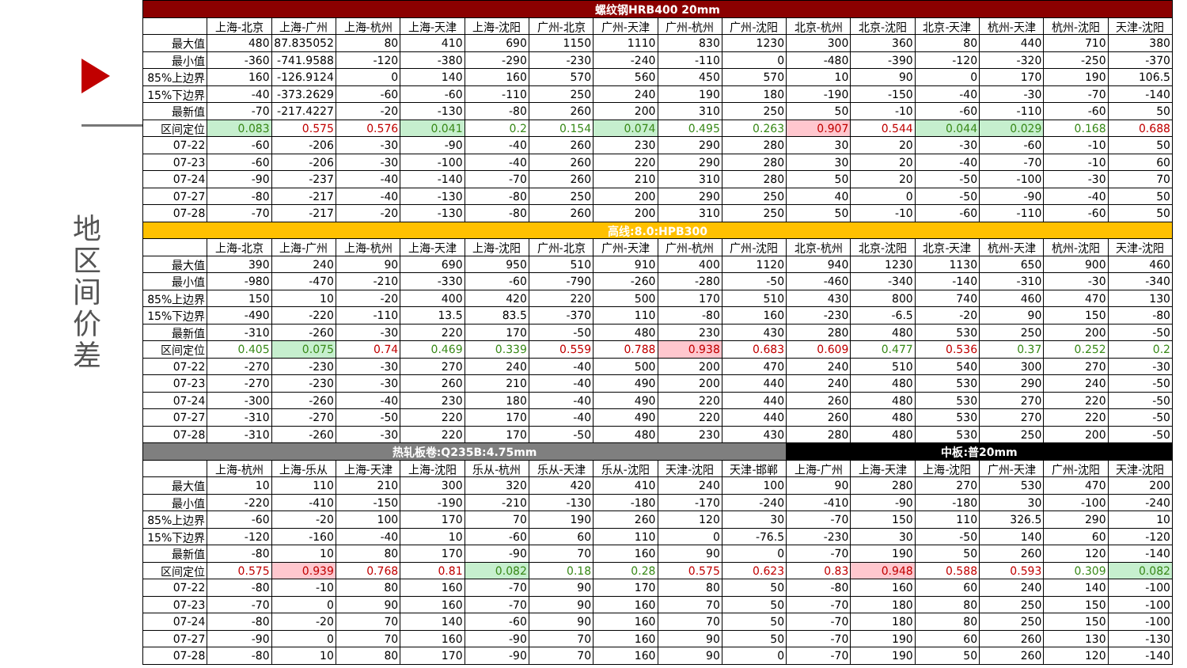地区间价差
| 螺纹钢HRB400 20mm | | | | | | | | | | | | | | | |
| --- | --- | --- | --- | --- | --- | --- | --- | --- | --- | --- | --- | --- | --- | --- | --- |
| | 上海-北京 | 上海-广州 | 上海-杭州 | 上海-天津 | 上海-沈阳 | 广州-北京 | 广州-天津 | 广州-杭州 | 广州-沈阳 | 北京-杭州 | 北京-沈阳 | 北京-天津 | 杭州-天津 | 杭州-沈阳 | 天津-沈阳 |
| 最大值 | 480 | 87.835052 | 80 | 410 | 690 | 1150 | 1110 | 830 | 1230 | 300 | 360 | 80 | 440 | 710 | 380 |
| 最小值 | -360 | -741.9588 | -120 | -380 | -290 | -230 | -240 | -110 | 0 | -480 | -390 | -120 | -320 | -250 | -370 |
| 85%上边界 | 160 | -126.9124 | 0 | 140 | 160 | 570 | 560 | 450 | 570 | 10 | 90 | 0 | 170 | 190 | 106.5 |
| 15%下边界 | -40 | -373.2629 | -60 | -60 | -110 | 250 | 240 | 190 | 180 | -190 | -150 | -40 | -30 | -70 | -140 |
| 最新值 | -70 | -217.4227 | -20 | -130 | -80 | 260 | 200 | 310 | 250 | 50 | -10 | -60 | -110 | -60 | 50 |
| 区间定位 | 0.083 | 0.575 | 0.576 | 0.041 | 0.2 | 0.154 | 0.074 | 0.495 | 0.263 | 0.907 | 0.544 | 0.044 | 0.029 | 0.168 | 0.688 |
| 07-22 | -60 | -206 | -30 | -90 | -40 | 260 | 230 | 290 | 280 | 30 | 20 | -30 | -60 | -10 | 50 |
| 07-23 | -60 | -206 | -30 | -100 | -40 | 260 | 220 | 290 | 280 | 30 | 20 | -40 | -70 | -10 | 60 |
| 07-24 | -90 | -237 | -40 | -140 | -70 | 260 | 210 | 310 | 280 | 50 | 20 | -50 | -100 | -30 | 70 |
| 07-27 | -80 | -217 | -40 | -130 | -80 | 250 | 200 | 290 | 250 | 40 | 0 | -50 | -90 | -40 | 50 |
| 07-28 | -70 | -217 | -20 | -130 | -80 | 260 | 200 | 310 | 250 | 50 | -10 | -60 | -110 | -60 | 50 |
| 高线:8.0:HPB300 | | | | | | | | | | | | | | | |
| | 上海-北京 | 上海-广州 | 上海-杭州 | 上海-天津 | 上海-沈阳 | 广州-北京 | 广州-天津 | 广州-杭州 | 广州-沈阳 | 北京-杭州 | 北京-沈阳 | 北京-天津 | 杭州-天津 | 杭州-沈阳 | 天津-沈阳 |
| 最大值 | 390 | 240 | 90 | 690 | 950 | 510 | 910 | 400 | 1120 | 940 | 1230 | 1130 | 650 | 900 | 460 |
| 最小值 | -980 | -470 | -210 | -330 | -60 | -790 | -260 | -280 | -50 | -460 | -340 | -140 | -310 | -30 | -340 |
| 85%上边界 | 150 | 10 | -20 | 400 | 420 | 220 | 500 | 170 | 510 | 430 | 800 | 740 | 460 | 470 | 130 |
| 15%下边界 | -490 | -220 | -110 | 13.5 | 83.5 | -370 | 110 | -80 | 160 | -230 | -6.5 | -20 | 90 | 150 | -80 |
| 最新值 | -310 | -260 | -30 | 220 | 170 | -50 | 480 | 230 | 430 | 280 | 480 | 530 | 250 | 200 | -50 |
| 区间定位 | 0.405 | 0.075 | 0.74 | 0.469 | 0.339 | 0.559 | 0.788 | 0.938 | 0.683 | 0.609 | 0.477 | 0.536 | 0.37 | 0.252 | 0.2 |
| 07-22 | -270 | -230 | -30 | 270 | 240 | -40 | 500 | 200 | 470 | 240 | 510 | 540 | 300 | 270 | -30 |
| 07-23 | -270 | -230 | -30 | 260 | 210 | -40 | 490 | 200 | 440 | 240 | 480 | 530 | 290 | 240 | -50 |
| 07-24 | -300 | -260 | -40 | 230 | 180 | -40 | 490 | 220 | 440 | 260 | 480 | 530 | 270 | 220 | -50 |
| 07-27 | -310 | -270 | -50 | 220 | 170 | -40 | 490 | 220 | 440 | 260 | 480 | 530 | 270 | 220 | -50 |
| 07-28 | -310 | -260 | -30 | 220 | 170 | -50 | 480 | 230 | 430 | 280 | 480 | 530 | 250 | 200 | -50 |
| 热轧板卷:Q235B:4.75mm | | | | | | | | | | 中板:普20mm | | | | | |
| | 上海-杭州 | 上海-乐从 | 上海-天津 | 上海-沈阳 | 乐从-杭州 | 乐从-天津 | 乐从-沈阳 | 天津-沈阳 | 天津-邯郸 | 上海-广州 | 上海-天津 | 上海-沈阳 | 广州-天津 | 广州-沈阳 | 天津-沈阳 |
| 最大值 | 10 | 110 | 210 | 300 | 320 | 420 | 410 | 240 | 100 | 90 | 280 | 270 | 530 | 470 | 200 |
| 最小值 | -220 | -410 | -150 | -190 | -210 | -130 | -180 | -170 | -240 | -410 | -90 | -180 | 30 | -100 | -240 |
| 85%上边界 | -60 | -20 | 100 | 170 | 70 | 190 | 260 | 120 | 30 | -70 | 150 | 110 | 326.5 | 290 | 10 |
| 15%下边界 | -120 | -160 | -40 | 10 | -60 | 60 | 110 | 0 | -76.5 | -230 | 30 | -50 | 140 | 60 | -120 |
| 最新值 | -80 | 10 | 80 | 170 | -90 | 70 | 160 | 90 | 0 | -70 | 190 | 50 | 260 | 120 | -140 |
| 区间定位 | 0.575 | 0.939 | 0.768 | 0.81 | 0.082 | 0.18 | 0.28 | 0.575 | 0.623 | 0.83 | 0.948 | 0.588 | 0.593 | 0.309 | 0.082 |
| 07-22 | -80 | -10 | 80 | 160 | -70 | 90 | 170 | 80 | 50 | -80 | 160 | 60 | 240 | 140 | -100 |
| 07-23 | -70 | 0 | 90 | 160 | -70 | 90 | 160 | 70 | 50 | -70 | 180 | 80 | 250 | 150 | -100 |
| 07-24 | -80 | -20 | 70 | 140 | -60 | 90 | 160 | 70 | 50 | -70 | 180 | 80 | 250 | 150 | -100 |
| 07-27 | -90 | 0 | 70 | 160 | -90 | 70 | 160 | 90 | 50 | -70 | 190 | 60 | 260 | 130 | -130 |
| 07-28 | -80 | 10 | 80 | 170 | -90 | 70 | 160 | 90 | 0 | -70 | 190 | 50 | 260 | 120 | -140 |